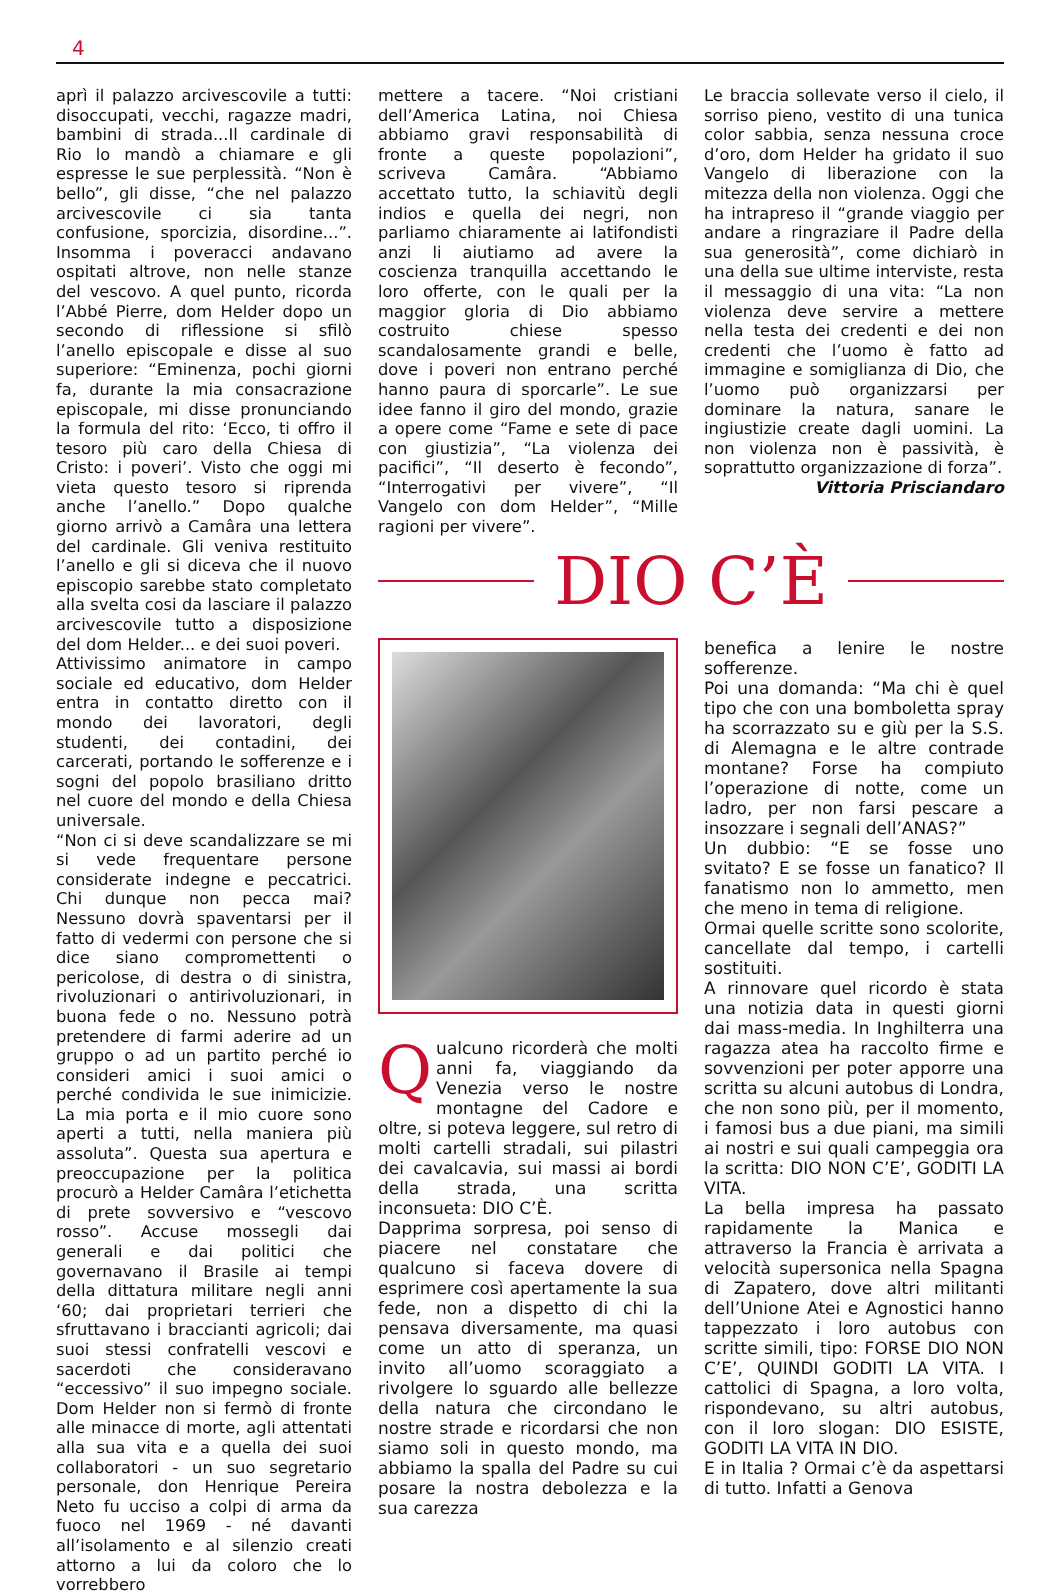4
aprì il palazzo arcivescovile a tutti: disoccupati, vecchi, ragazze madri, bambini di strada...Il cardinale di Rio lo mandò a chiamare e gli espresse le sue perplessità. “Non è bello”, gli disse, “che nel palazzo arcivescovile ci sia tanta confusione, sporcizia, disordine...”. Insomma i poveracci andavano ospitati altrove, non nelle stanze del vescovo. A quel punto, ricorda l’Abbé Pierre, dom Helder dopo un secondo di riflessione si sfilò l’anello episcopale e disse al suo superiore: “Eminenza, pochi giorni fa, durante la mia consacrazione episcopale, mi disse pronunciando la formula del rito: ‘Ecco, ti offro il tesoro più caro della Chiesa di Cristo: i poveri’. Visto che oggi mi vieta questo tesoro si riprenda anche l’anello.” Dopo qualche giorno arrivò a Camâra una lettera del cardinale. Gli veniva restituito l’anello e gli si diceva che il nuovo episcopio sarebbe stato completato alla svelta cosi da lasciare il palazzo arcivescovile tutto a disposizione del dom Helder... e dei suoi poveri.
Attivissimo animatore in campo sociale ed educativo, dom Helder entra in contatto diretto con il mondo dei lavoratori, degli studenti, dei contadini, dei carcerati, portando le sofferenze e i sogni del popolo brasiliano dritto nel cuore del mondo e della Chiesa universale.
“Non ci si deve scandalizzare se mi si vede frequentare persone considerate indegne e peccatrici. Chi dunque non pecca mai? Nessuno dovrà spaventarsi per il fatto di vedermi con persone che si dice siano compromettenti o pericolose, di destra o di sinistra, rivoluzionari o antirivoluzionari, in buona fede o no. Nessuno potrà pretendere di farmi aderire ad un gruppo o ad un partito perché io consideri amici i suoi amici o perché condivida le sue inimicizie. La mia porta e il mio cuore sono aperti a tutti, nella maniera più assoluta”. Questa sua apertura e preoccupazione per la politica procurò a Helder Camâra l’etichetta di prete sovversivo e “vescovo rosso”. Accuse mossegli dai generali e dai politici che governavano il Brasile ai tempi della dittatura militare negli anni ‘60; dai proprietari terrieri che sfruttavano i braccianti agricoli; dai suoi stessi confratelli vescovi e sacerdoti che consideravano “eccessivo” il suo impegno sociale. Dom Helder non si fermò di fronte alle minacce di morte, agli attentati alla sua vita e a quella dei suoi collaboratori - un suo segretario personale, don Henrique Pereira Neto fu ucciso a colpi di arma da fuoco nel 1969 - né davanti all’isolamento e al silenzio creati attorno a lui da coloro che lo vorrebbero
mettere a tacere. “Noi cristiani dell’America Latina, noi Chiesa abbiamo gravi responsabilità di fronte a queste popolazioni”, scriveva Camâra. “Abbiamo accettato tutto, la schiavitù degli indios e quella dei negri, non parliamo chiaramente ai latifondisti anzi li aiutiamo ad avere la coscienza tranquilla accettando le loro offerte, con le quali per la maggior gloria di Dio abbiamo costruito chiese spesso scandalosamente grandi e belle, dove i poveri non entrano perché hanno paura di sporcarle”. Le sue idee fanno il giro del mondo, grazie a opere come “Fame e sete di pace con giustizia”, “La violenza dei pacifici”, “Il deserto è fecondo”, “Interrogativi per vivere”, “Il Vangelo con dom Helder”, “Mille ragioni per vivere”.
Le braccia sollevate verso il cielo, il sorriso pieno, vestito di una tunica color sabbia, senza nessuna croce d’oro, dom Helder ha gridato il suo Vangelo di liberazione con la mitezza della non violenza. Oggi che ha intrapreso il “grande viaggio per andare a ringraziare il Padre della sua generosità”, come dichiarò in una della sue ultime interviste, resta il messaggio di una vita: “La non violenza deve servire a mettere nella testa dei credenti e dei non credenti che l’uomo è fatto ad immagine e somiglianza di Dio, che l’uomo può organizzarsi per dominare la natura, sanare le ingiustizie create dagli uomini. La non violenza non è passività, è soprattutto organizzazione di forza”.
Vittoria Prisciandaro
DIO C’È
Qualcuno ricorderà che molti anni fa, viaggiando da Venezia verso le nostre montagne del Cadore e oltre, si poteva leggere, sul retro di molti cartelli stradali, sui pilastri dei cavalcavia, sui massi ai bordi della strada, una scritta inconsueta: DIO C’È.
Dapprima sorpresa, poi senso di piacere nel constatare che qualcuno si faceva dovere di esprimere così apertamente la sua fede, non a dispetto di chi la pensava diversamente, ma quasi come un atto di speranza, un invito all’uomo scoraggiato a rivolgere lo sguardo alle bellezze della natura che circondano le nostre strade e ricordarsi che non siamo soli in questo mondo, ma abbiamo la spalla del Padre su cui posare la nostra debolezza e la sua carezza
benefica a lenire le nostre sofferenze.
Poi una domanda: “Ma chi è quel tipo che con una bomboletta spray ha scorrazzato su e giù per la S.S. di Alemagna e le altre contrade montane? Forse ha compiuto l’operazione di notte, come un ladro, per non farsi pescare a insozzare i segnali dell’ANAS?”
Un dubbio: “E se fosse uno svitato? E se fosse un fanatico? Il fanatismo non lo ammetto, men che meno in tema di religione.
Ormai quelle scritte sono scolorite, cancellate dal tempo, i cartelli sostituiti.
A rinnovare quel ricordo è stata una notizia data in questi giorni dai mass-media. In Inghilterra una ragazza atea ha raccolto firme e sovvenzioni per poter apporre una scritta su alcuni autobus di Londra, che non sono più, per il momento, i famosi bus a due piani, ma simili ai nostri e sui quali campeggia ora la scritta: DIO NON C’E’, GODITI LA VITA.
La bella impresa ha passato rapidamente la Manica e attraverso la Francia è arrivata a velocità supersonica nella Spagna di Zapatero, dove altri militanti dell’Unione Atei e Agnostici hanno tappezzato i loro autobus con scritte simili, tipo: FORSE DIO NON C’E’, QUINDI GODITI LA VITA. I cattolici di Spagna, a loro volta, rispondevano, su altri autobus, con il loro slogan: DIO ESISTE, GODITI LA VITA IN DIO.
E in Italia ? Ormai c’è da aspettarsi di tutto. Infatti a Genova